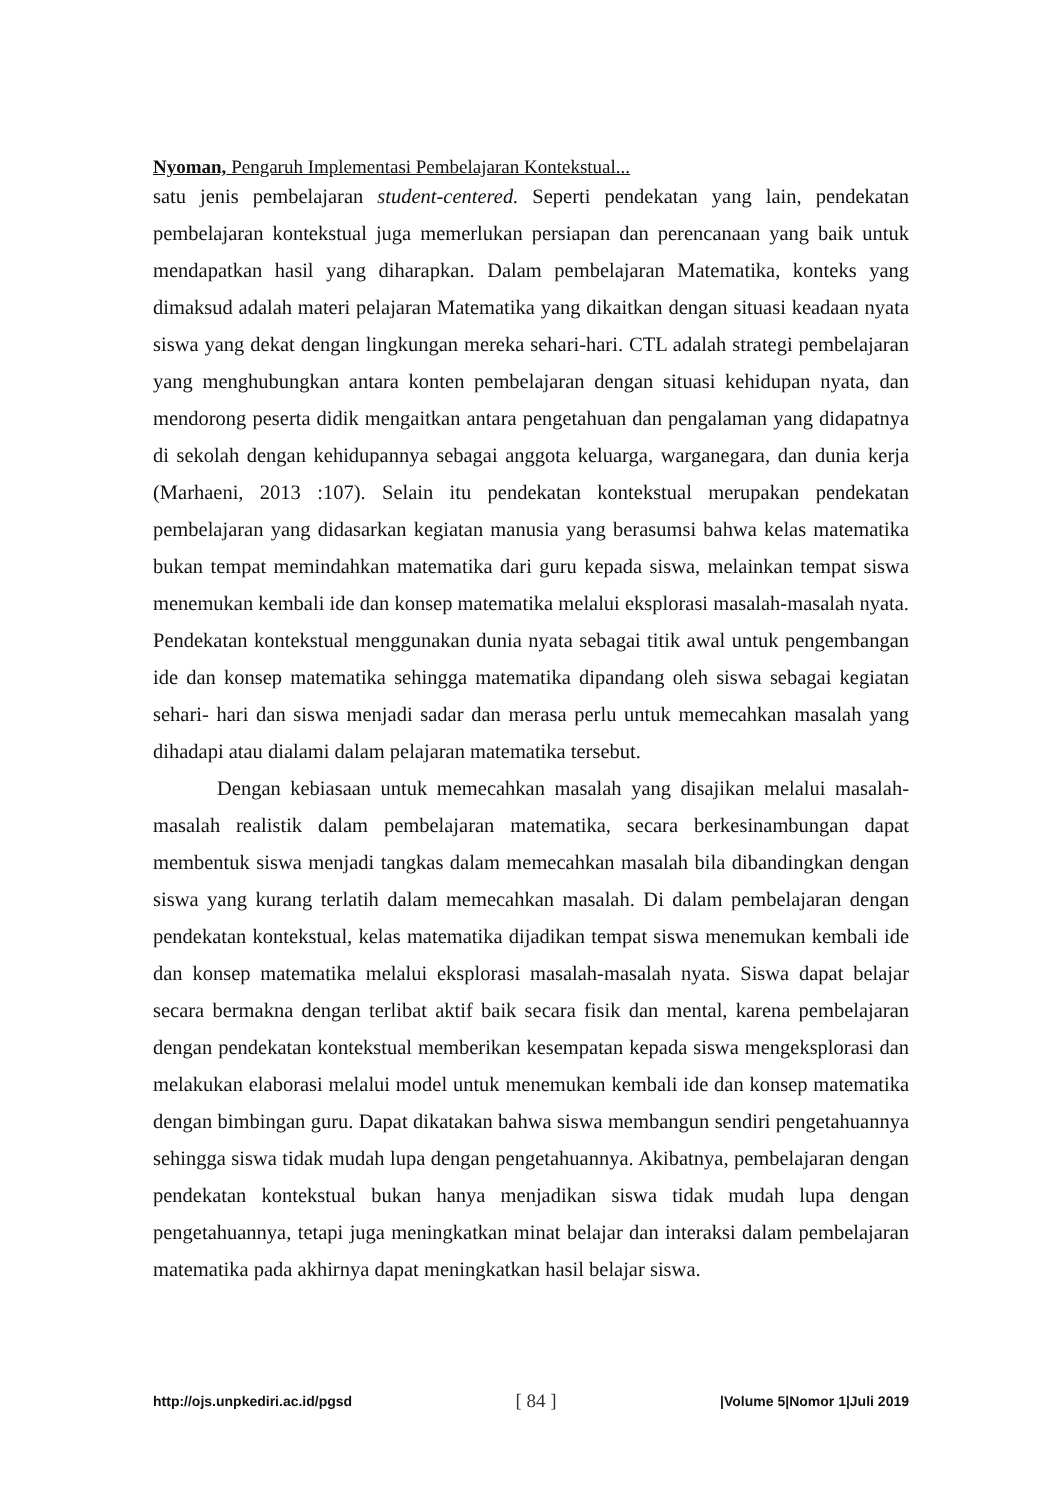Nyoman, Pengaruh Implementasi Pembelajaran Kontekstual...
satu jenis pembelajaran student-centered. Seperti pendekatan yang lain, pendekatan pembelajaran kontekstual juga memerlukan persiapan dan perencanaan yang baik untuk mendapatkan hasil yang diharapkan. Dalam pembelajaran Matematika, konteks yang dimaksud adalah materi pelajaran Matematika yang dikaitkan dengan situasi keadaan nyata siswa yang dekat dengan lingkungan mereka sehari-hari. CTL adalah strategi pembelajaran yang menghubungkan antara konten pembelajaran dengan situasi kehidupan nyata, dan mendorong peserta didik mengaitkan antara pengetahuan dan pengalaman yang didapatnya di sekolah dengan kehidupannya sebagai anggota keluarga, warganegara, dan dunia kerja (Marhaeni, 2013 :107). Selain itu pendekatan kontekstual merupakan pendekatan pembelajaran yang didasarkan kegiatan manusia yang berasumsi bahwa kelas matematika bukan tempat memindahkan matematika dari guru kepada siswa, melainkan tempat siswa menemukan kembali ide dan konsep matematika melalui eksplorasi masalah-masalah nyata. Pendekatan kontekstual menggunakan dunia nyata sebagai titik awal untuk pengembangan ide dan konsep matematika sehingga matematika dipandang oleh siswa sebagai kegiatan sehari- hari dan siswa menjadi sadar dan merasa perlu untuk memecahkan masalah yang dihadapi atau dialami dalam pelajaran matematika tersebut.
Dengan kebiasaan untuk memecahkan masalah yang disajikan melalui masalah-masalah realistik dalam pembelajaran matematika, secara berkesinambungan dapat membentuk siswa menjadi tangkas dalam memecahkan masalah bila dibandingkan dengan siswa yang kurang terlatih dalam memecahkan masalah. Di dalam pembelajaran dengan pendekatan kontekstual, kelas matematika dijadikan tempat siswa menemukan kembali ide dan konsep matematika melalui eksplorasi masalah-masalah nyata. Siswa dapat belajar secara bermakna dengan terlibat aktif baik secara fisik dan mental, karena pembelajaran dengan pendekatan kontekstual memberikan kesempatan kepada siswa mengeksplorasi dan melakukan elaborasi melalui model untuk menemukan kembali ide dan konsep matematika dengan bimbingan guru. Dapat dikatakan bahwa siswa membangun sendiri pengetahuannya sehingga siswa tidak mudah lupa dengan pengetahuannya. Akibatnya, pembelajaran dengan pendekatan kontekstual bukan hanya menjadikan siswa tidak mudah lupa dengan pengetahuannya, tetapi juga meningkatkan minat belajar dan interaksi dalam pembelajaran matematika pada akhirnya dapat meningkatkan hasil belajar siswa.
http://ojs.unpkediri.ac.id/pgsd [ 84 ] |Volume 5|Nomor 1|Juli 2019